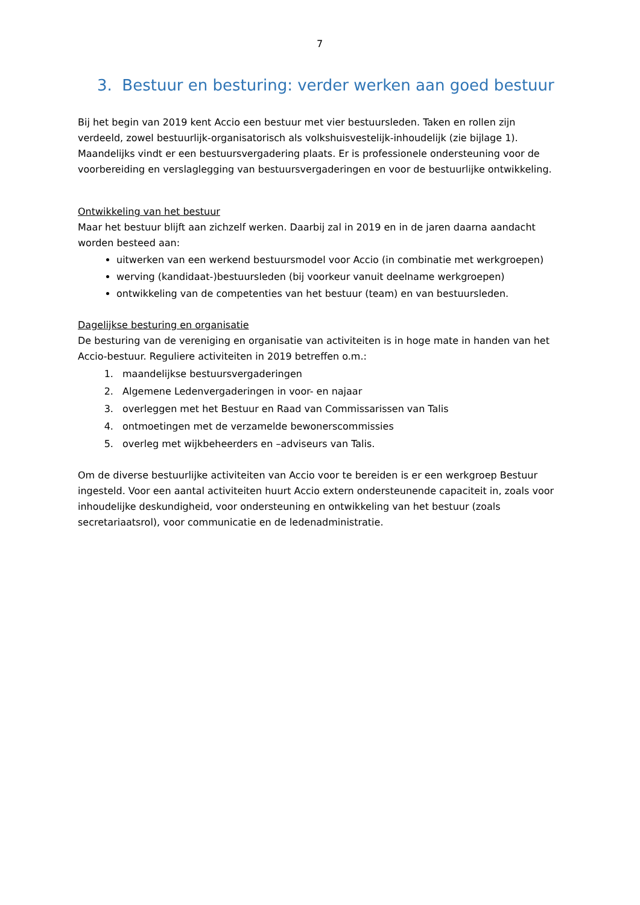7
3. Bestuur en besturing: verder werken aan goed bestuur
Bij het begin van 2019 kent Accio een bestuur met vier bestuursleden. Taken en rollen zijn verdeeld, zowel bestuurlijk-organisatorisch als volkshuisvestelijk-inhoudelijk (zie bijlage 1). Maandelijks vindt er een bestuursvergadering plaats. Er is professionele ondersteuning voor de voorbereiding en verslaglegging van bestuursvergaderingen en voor de bestuurlijke ontwikkeling.
Ontwikkeling van het bestuur
Maar het bestuur blijft aan zichzelf werken. Daarbij zal in 2019 en in de jaren daarna aandacht worden besteed aan:
uitwerken van een werkend bestuursmodel voor Accio (in combinatie met werkgroepen)
werving (kandidaat-)bestuursleden (bij voorkeur vanuit deelname werkgroepen)
ontwikkeling van de competenties van het bestuur (team) en van bestuursleden.
Dagelijkse besturing en organisatie
De besturing van de vereniging en organisatie van activiteiten is in hoge mate in handen van het Accio-bestuur. Reguliere activiteiten in 2019 betreffen o.m.:
1. maandelijkse bestuursvergaderingen
2. Algemene Ledenvergaderingen in voor- en najaar
3. overleggen met het Bestuur en Raad van Commissarissen van Talis
4. ontmoetingen met de verzamelde bewonerscommissies
5. overleg met wijkbeheerders en –adviseurs van Talis.
Om de diverse bestuurlijke activiteiten van Accio voor te bereiden is er een werkgroep Bestuur ingesteld. Voor een aantal activiteiten huurt Accio extern ondersteunende capaciteit in, zoals voor inhoudelijke deskundigheid, voor ondersteuning en ontwikkeling van het bestuur (zoals secretariaatsrol), voor communicatie en de ledenadministratie.